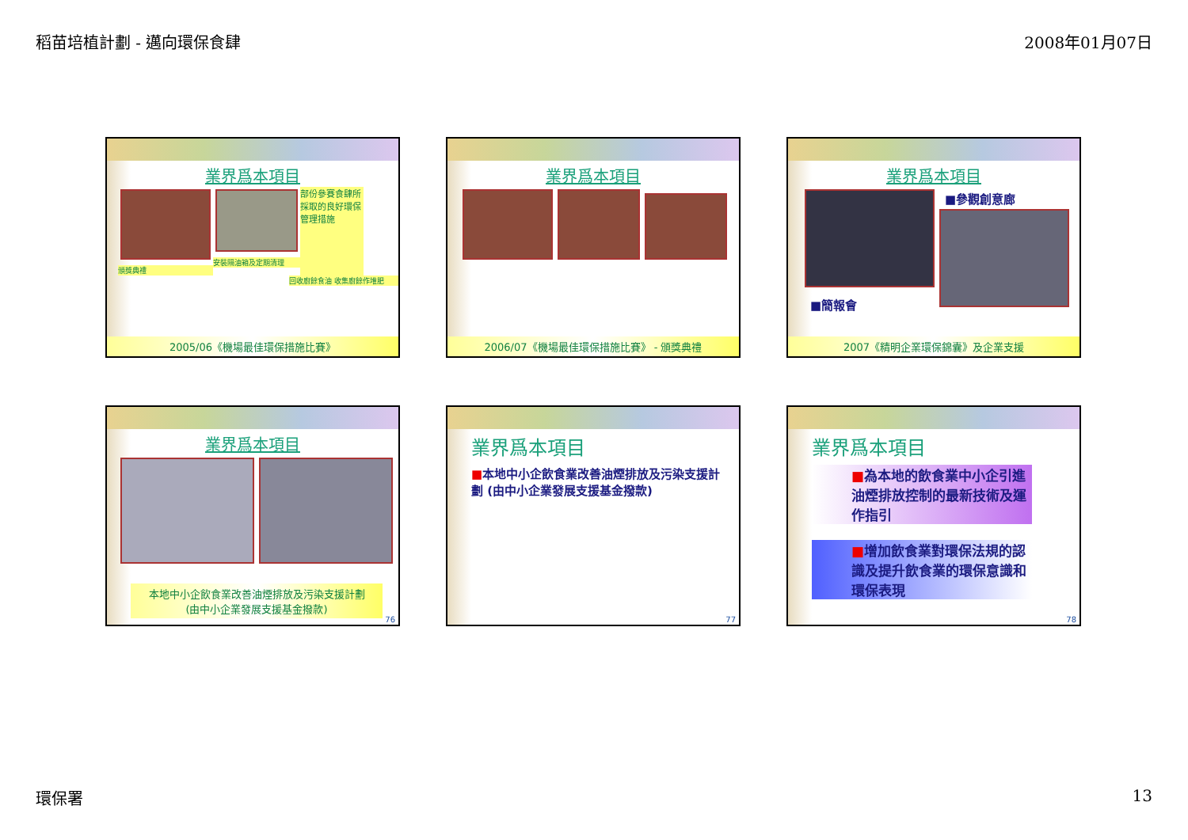稻苗培植計劃 - 邁向環保食肆 2008年01月07日
業界爲本項目
頒獎典禮 安裝隔油箱及定期清理
部份參賽食肆所採取的良好環保管理措施
回收廚餘食油 收集廚餘作堆肥
2005/06《機場最佳環保措施比賽》
業界爲本項目
2006/07《機場最佳環保措施比賽》 - 頒獎典禮
業界爲本項目
■簡報會 ■參觀創意廊
2007《精明企業環保錦囊》及企業支援
業界爲本項目
本地中小企飲食業改善油煙排放及污染支援計劃
(由中小企業發展支援基金撥款)
76
業界爲本項目
■本地中小企飲食業改善油煙排放及污染支援計劃 (由中小企業發展支援基金撥款)
77
業界爲本項目
■為本地的飲食業中小企引進油煙排放控制的最新技術及運作指引
■增加飲食業對環保法規的認識及提升飲食業的環保意識和環保表現
78
環保署 13